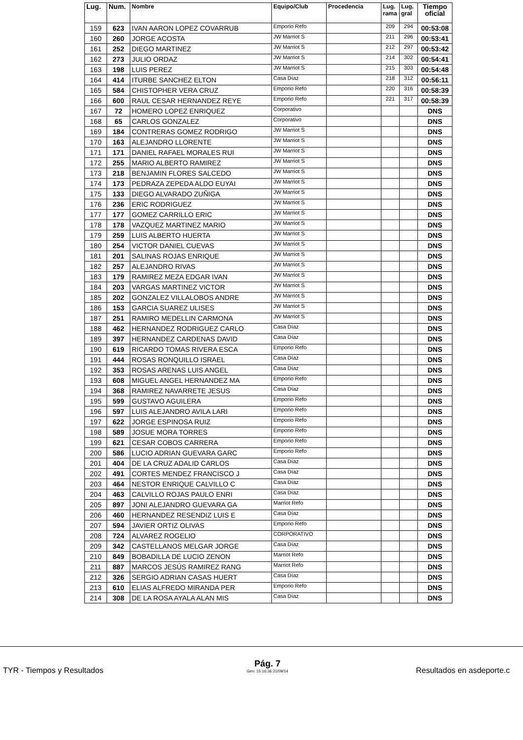| Lug. | Num. | Nombre | Equipo/Club | Procedencia | Lug. rama | Lug. gral | Tiempo oficial |
| --- | --- | --- | --- | --- | --- | --- | --- |
| 159 | 623 | IVAN AARON LOPEZ COVARRUB | Emporio Refo | | 209 | 294 | 00:53:08 |
| 160 | 260 | JORGE ACOSTA | JW Marriot S | | 211 | 296 | 00:53:41 |
| 161 | 252 | DIEGO MARTINEZ | JW Marriot S | | 212 | 297 | 00:53:42 |
| 162 | 273 | JULIO ORDAZ | JW Marriot S | | 214 | 302 | 00:54:41 |
| 163 | 198 | LUIS PEREZ | JW Marriot S | | 215 | 303 | 00:54:48 |
| 164 | 414 | ITURBE SANCHEZ ELTON | Casa Díaz | | 218 | 312 | 00:56:11 |
| 165 | 584 | CHISTOPHER VERA CRUZ | Emporio Refo | | 220 | 316 | 00:58:39 |
| 166 | 600 | RAUL CESAR HERNANDEZ REYE | Emporio Refo | | 221 | 317 | 00:58:39 |
| 167 | 72 | HOMERO LOPEZ ENRIQUEZ | Corporativo | | | | DNS |
| 168 | 65 | CARLOS GONZALEZ | Corporativo | | | | DNS |
| 169 | 184 | CONTRERAS GOMEZ RODRIGO | JW Marriot S | | | | DNS |
| 170 | 163 | ALEJANDRO LLORENTE | JW Marriot S | | | | DNS |
| 171 | 171 | DANIEL RAFAEL MORALES RUI | JW Marriot S | | | | DNS |
| 172 | 255 | MARIO ALBERTO RAMIREZ | JW Marriot S | | | | DNS |
| 173 | 218 | BENJAMIN FLORES SALCEDO | JW Marriot S | | | | DNS |
| 174 | 173 | PEDRAZA ZEPEDA ALDO EUYAI | JW Marriot S | | | | DNS |
| 175 | 133 | DIEGO ALVARADO ZUÑIGA | JW Marriot S | | | | DNS |
| 176 | 236 | ERIC RODRIGUEZ | JW Marriot S | | | | DNS |
| 177 | 177 | GOMEZ CARRILLO ERIC | JW Marriot S | | | | DNS |
| 178 | 178 | VAZQUEZ MARTINEZ MARIO | JW Marriot S | | | | DNS |
| 179 | 259 | LUIS ALBERTO HUERTA | JW Marriot S | | | | DNS |
| 180 | 254 | VICTOR DANIEL CUEVAS | JW Marriot S | | | | DNS |
| 181 | 201 | SALINAS ROJAS ENRIQUE | JW Marriot S | | | | DNS |
| 182 | 257 | ALEJANDRO RIVAS | JW Marriot S | | | | DNS |
| 183 | 179 | RAMIREZ MEZA EDGAR IVAN | JW Marriot S | | | | DNS |
| 184 | 203 | VARGAS MARTINEZ VICTOR | JW Marriot S | | | | DNS |
| 185 | 202 | GONZALEZ VILLALOBOS ANDRE | JW Marriot S | | | | DNS |
| 186 | 153 | GARCIA SUAREZ ULISES | JW Marriot S | | | | DNS |
| 187 | 251 | RAMIRO MEDELLIN CARMONA | JW Marriot S | | | | DNS |
| 188 | 462 | HERNANDEZ RODRIGUEZ CARLO | Casa Díaz | | | | DNS |
| 189 | 397 | HERNANDEZ CARDENAS DAVID | Casa Díaz | | | | DNS |
| 190 | 619 | RICARDO TOMAS RIVERA ESCA | Emporio Refo | | | | DNS |
| 191 | 444 | ROSAS RONQUILLO ISRAEL | Casa Díaz | | | | DNS |
| 192 | 353 | ROSAS ARENAS LUIS ANGEL | Casa Díaz | | | | DNS |
| 193 | 608 | MIGUEL ANGEL HERNANDEZ MA | Emporio Refo | | | | DNS |
| 194 | 368 | RAMIREZ NAVARRETE JESUS | Casa Díaz | | | | DNS |
| 195 | 599 | GUSTAVO AGUILERA | Emporio Refo | | | | DNS |
| 196 | 597 | LUIS ALEJANDRO AVILA LARI | Emporio Refo | | | | DNS |
| 197 | 622 | JORGE ESPINOSA RUIZ | Emporio Refo | | | | DNS |
| 198 | 589 | JOSUE MORA TORRES | Emporio Refo | | | | DNS |
| 199 | 621 | CESAR COBOS CARRERA | Emporio Refo | | | | DNS |
| 200 | 586 | LUCIO ADRIAN GUEVARA GARC | Emporio Refo | | | | DNS |
| 201 | 404 | DE LA CRUZ ADALID CARLOS | Casa Díaz | | | | DNS |
| 202 | 491 | CORTES MENDEZ FRANCISCO J | Casa Díaz | | | | DNS |
| 203 | 464 | NESTOR ENRIQUE CALVILLO C | Casa Díaz | | | | DNS |
| 204 | 463 | CALVILLO ROJAS PAULO ENRI | Casa Díaz | | | | DNS |
| 205 | 897 | JONI ALEJANDRO GUEVARA GA | Marriot Refo | | | | DNS |
| 206 | 460 | HERNANDEZ RESENDIZ LUIS E | Casa Díaz | | | | DNS |
| 207 | 594 | JAVIER ORTIZ OLIVAS | Emporio Refo | | | | DNS |
| 208 | 724 | ALVAREZ ROGELIO | CORPORATIVO | | | | DNS |
| 209 | 342 | CASTELLANOS MELGAR JORGE | Casa Díaz | | | | DNS |
| 210 | 849 | BOBADILLA DE LUCIO ZENON | Marriot Refo | | | | DNS |
| 211 | 887 | MARCOS JESÚS RAMIREZ RANG | Marriot Refo | | | | DNS |
| 212 | 326 | SERGIO ADRIAN CASAS HUERT | Casa Díaz | | | | DNS |
| 213 | 610 | ELIAS ALFREDO MIRANDA PER | Emporio Refo | | | | DNS |
| 214 | 308 | DE LA ROSA AYALA ALAN MIS | Casa Díaz | | | | DNS |
TYR - Tiempos y Resultados
Pág. 7
Gen: 15:16:36 21/09/14
Resultados en asdeporte.c